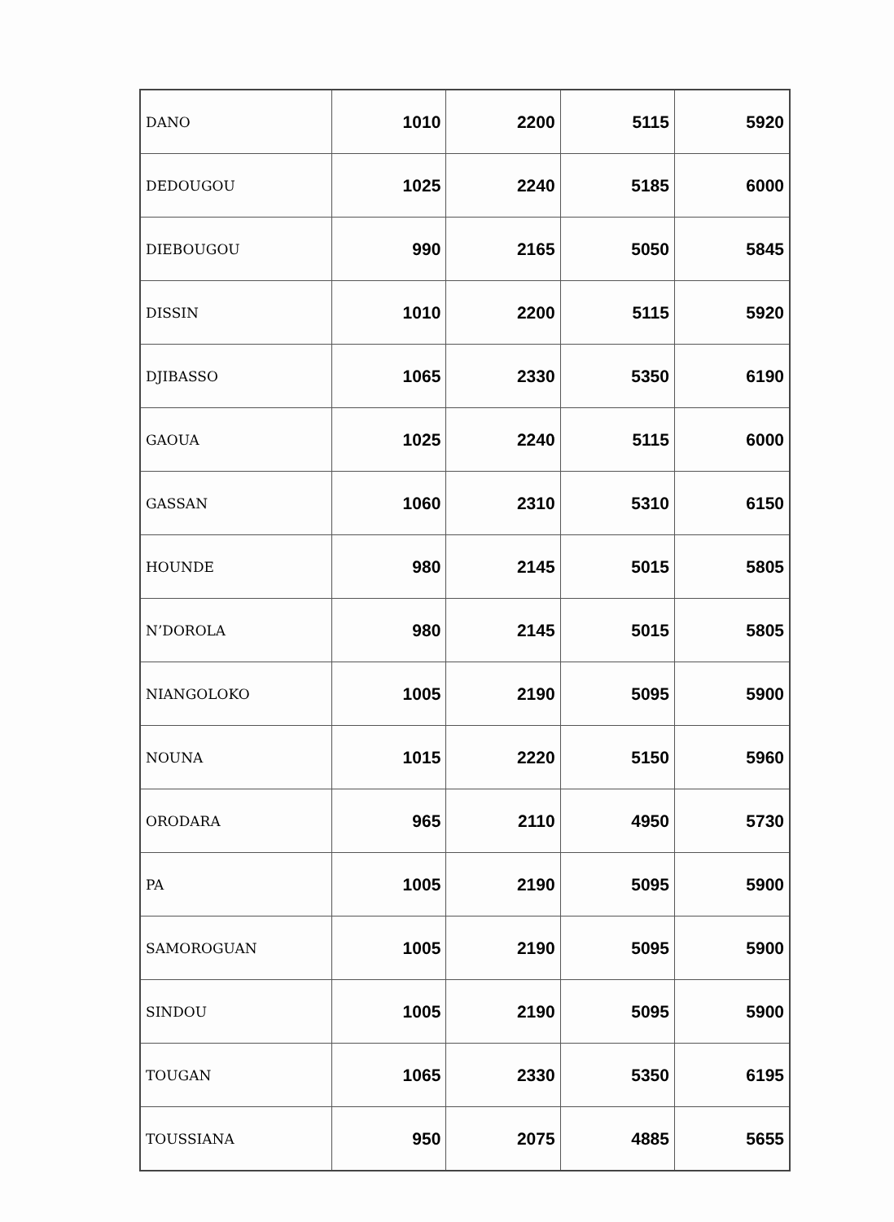| DANO | 1010 | 2200 | 5115 | 5920 |
| DEDOUGOU | 1025 | 2240 | 5185 | 6000 |
| DIEBOUGOU | 990 | 2165 | 5050 | 5845 |
| DISSIN | 1010 | 2200 | 5115 | 5920 |
| DJIBASSO | 1065 | 2330 | 5350 | 6190 |
| GAOUA | 1025 | 2240 | 5115 | 6000 |
| GASSAN | 1060 | 2310 | 5310 | 6150 |
| HOUNDE | 980 | 2145 | 5015 | 5805 |
| N’DOROLA | 980 | 2145 | 5015 | 5805 |
| NIANGOLOKO | 1005 | 2190 | 5095 | 5900 |
| NOUNA | 1015 | 2220 | 5150 | 5960 |
| ORODARA | 965 | 2110 | 4950 | 5730 |
| PA | 1005 | 2190 | 5095 | 5900 |
| SAMOROGUAN | 1005 | 2190 | 5095 | 5900 |
| SINDOU | 1005 | 2190 | 5095 | 5900 |
| TOUGAN | 1065 | 2330 | 5350 | 6195 |
| TOUSSIANA | 950 | 2075 | 4885 | 5655 |